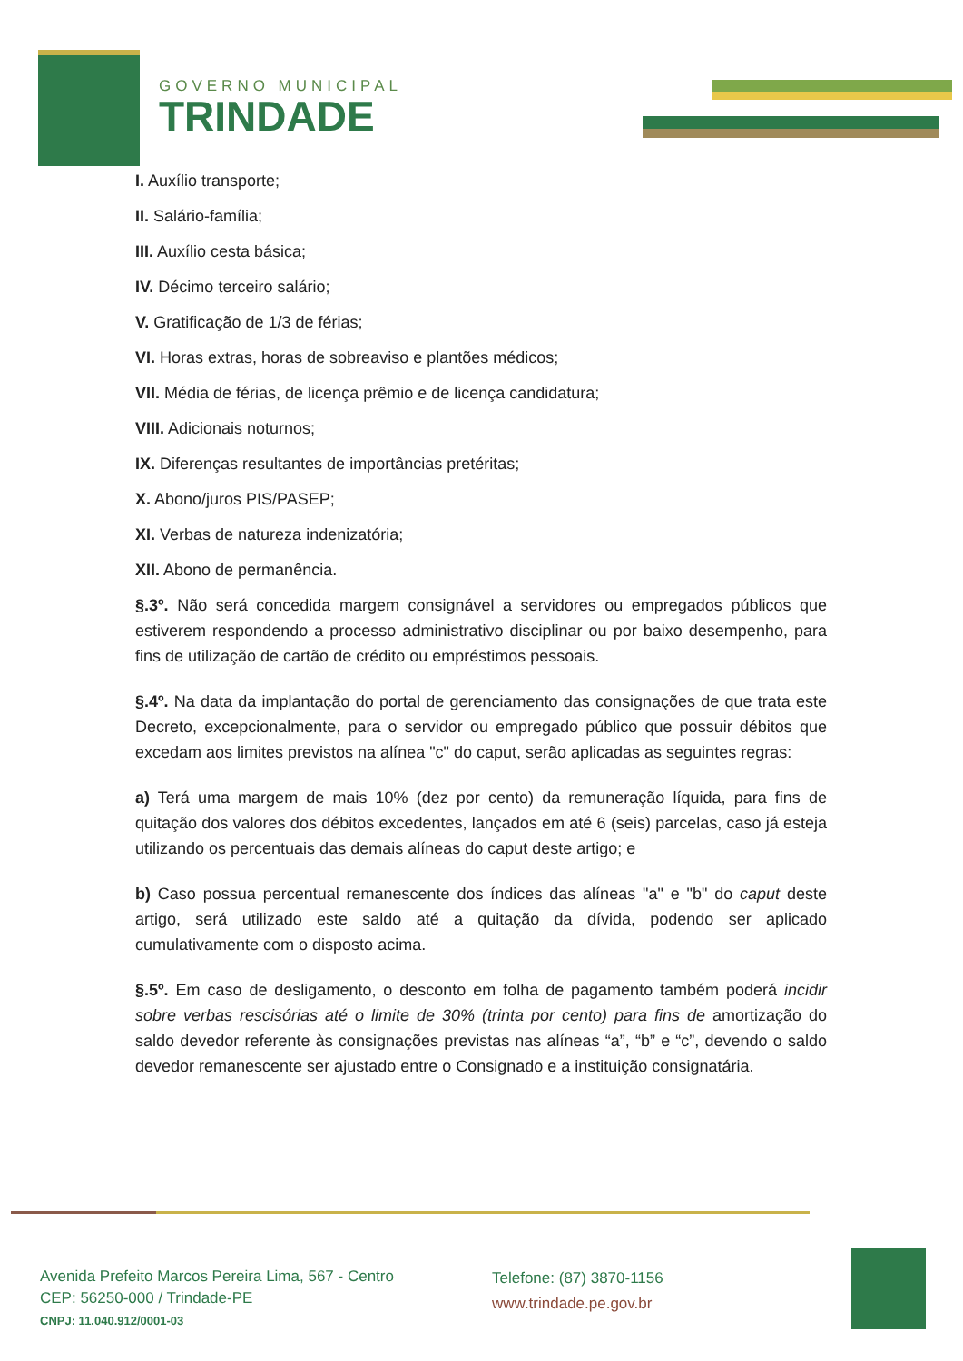GOVERNO MUNICIPAL
TRINDADE
I. Auxílio transporte;
II. Salário-família;
III. Auxílio cesta básica;
IV. Décimo terceiro salário;
V. Gratificação de 1/3 de férias;
VI. Horas extras, horas de sobreaviso e plantões médicos;
VII. Média de férias, de licença prêmio e de licença candidatura;
VIII. Adicionais noturnos;
IX. Diferenças resultantes de importâncias pretéritas;
X. Abono/juros PIS/PASEP;
XI. Verbas de natureza indenizatória;
XII. Abono de permanência.
§.3º. Não será concedida margem consignável a servidores ou empregados públicos que estiverem respondendo a processo administrativo disciplinar ou por baixo desempenho, para fins de utilização de cartão de crédito ou empréstimos pessoais.
§.4º. Na data da implantação do portal de gerenciamento das consignações de que trata este Decreto, excepcionalmente, para o servidor ou empregado público que possuir débitos que excedam aos limites previstos na alínea "c" do caput, serão aplicadas as seguintes regras:
a) Terá uma margem de mais 10% (dez por cento) da remuneração líquida, para fins de quitação dos valores dos débitos excedentes, lançados em até 6 (seis) parcelas, caso já esteja utilizando os percentuais das demais alíneas do caput deste artigo; e
b) Caso possua percentual remanescente dos índices das alíneas "a" e "b" do caput deste artigo, será utilizado este saldo até a quitação da dívida, podendo ser aplicado cumulativamente com o disposto acima.
§.5º. Em caso de desligamento, o desconto em folha de pagamento também poderá incidir sobre verbas rescisórias até o limite de 30% (trinta por cento) para fins de amortização do saldo devedor referente às consignações previstas nas alíneas “a”, “b” e “c”, devendo o saldo devedor remanescente ser ajustado entre o Consignado e a instituição consignatária.
Avenida Prefeito Marcos Pereira Lima, 567 - Centro
CEP: 56250-000 / Trindade-PE
CNPJ: 11.040.912/0001-03
Telefone: (87) 3870-1156
www.trindade.pe.gov.br